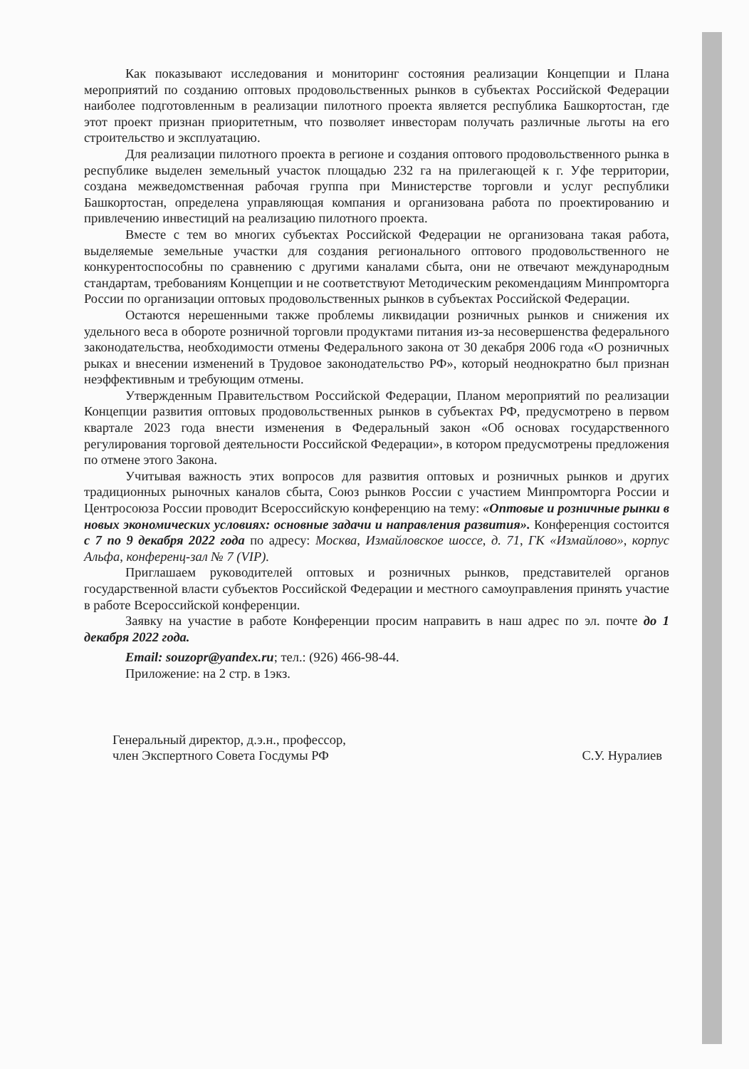Как показывают исследования и мониторинг состояния реализации Концепции и Плана мероприятий по созданию оптовых продовольственных рынков в субъектах Российской Федерации наиболее подготовленным в реализации пилотного проекта является республика Башкортостан, где этот проект признан приоритетным, что позволяет инвесторам получать различные льготы на его строительство и эксплуатацию.
Для реализации пилотного проекта в регионе и создания оптового продовольственного рынка в республике выделен земельный участок площадью 232 га на прилегающей к г. Уфе территории, создана межведомственная рабочая группа при Министерстве торговли и услуг республики Башкортостан, определена управляющая компания и организована работа по проектированию и привлечению инвестиций на реализацию пилотного проекта.
Вместе с тем во многих субъектах Российской Федерации не организована такая работа, выделяемые земельные участки для создания регионального оптового продовольственного не конкурентоспособны по сравнению с другими каналами сбыта, они не отвечают международным стандартам, требованиям Концепции и не соответствуют Методическим рекомендациям Минпромторга России по организации оптовых продовольственных рынков в субъектах Российской Федерации.
Остаются нерешенными также проблемы ликвидации розничных рынков и снижения их удельного веса в обороте розничной торговли продуктами питания из-за несовершенства федерального законодательства, необходимости отмены Федерального закона от 30 декабря 2006 года «О розничных рыках и внесении изменений в Трудовое законодательство РФ», который неоднократно был признан неэффективным и требующим отмены.
Утвержденным Правительством Российской Федерации, Планом мероприятий по реализации Концепции развития оптовых продовольственных рынков в субъектах РФ, предусмотрено в первом квартале 2023 года внести изменения в Федеральный закон «Об основах государственного регулирования торговой деятельности Российской Федерации», в котором предусмотрены предложения по отмене этого Закона.
Учитывая важность этих вопросов для развития оптовых и розничных рынков и других традиционных рыночных каналов сбыта, Союз рынков России с участием Минпромторга России и Центросоюза России проводит Всероссийскую конференцию на тему: «Оптовые и розничные рынки в новых экономических условиях: основные задачи и направления развития». Конференция состоится с 7 по 9 декабря 2022 года по адресу: Москва, Измайловское шоссе, д. 71, ГК «Измайлово», корпус Альфа, конференц-зал № 7 (VIP).
Приглашаем руководителей оптовых и розничных рынков, представителей органов государственной власти субъектов Российской Федерации и местного самоуправления принять участие в работе Всероссийской конференции.
Заявку на участие в работе Конференции просим направить в наш адрес по эл. почте до 1 декабря 2022 года.
Email: souzopr@yandex.ru; тел.: (926) 466-98-44.
Приложение: на 2 стр. в 1экз.
Генеральный директор, д.э.н., профессор,
член Экспертного Совета Госдумы РФ
С.У. Нуралиев